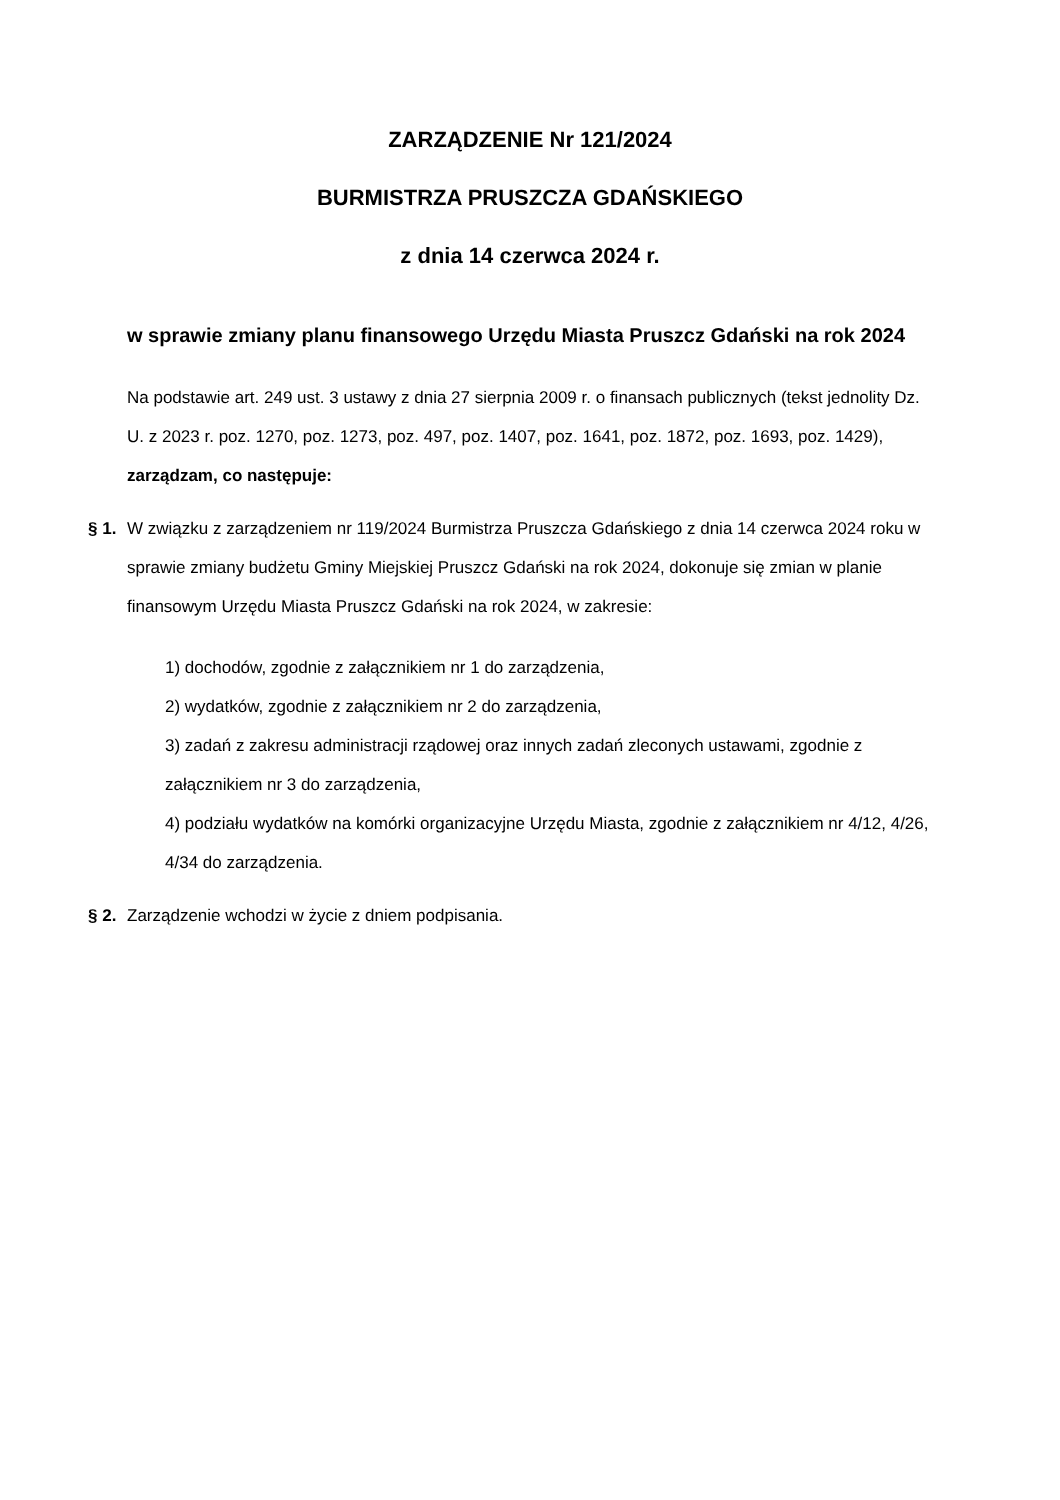ZARZĄDZENIE Nr 121/2024
BURMISTRZA PRUSZCZA GDAŃSKIEGO
z dnia 14 czerwca 2024 r.
w sprawie zmiany planu finansowego Urzędu Miasta Pruszcz Gdański na rok 2024
Na podstawie art. 249 ust. 3 ustawy z dnia 27 sierpnia 2009 r. o finansach publicznych (tekst jednolity Dz. U. z 2023 r. poz. 1270, poz. 1273, poz. 497, poz. 1407, poz. 1641, poz. 1872, poz. 1693, poz. 1429), zarządzam, co następuje:
§ 1.
W związku z zarządzeniem nr 119/2024 Burmistrza Pruszcza Gdańskiego z dnia 14 czerwca 2024 roku w sprawie zmiany budżetu Gminy Miejskiej Pruszcz Gdański na rok 2024, dokonuje się zmian w planie finansowym Urzędu Miasta Pruszcz Gdański na rok 2024, w zakresie:
1) dochodów, zgodnie z załącznikiem nr 1 do zarządzenia,
2) wydatków, zgodnie z załącznikiem nr 2 do zarządzenia,
3) zadań z zakresu administracji rządowej oraz innych zadań zleconych ustawami, zgodnie z załącznikiem nr 3 do zarządzenia,
4) podziału wydatków na komórki organizacyjne Urzędu Miasta, zgodnie z załącznikiem nr 4/12, 4/26, 4/34 do zarządzenia.
§ 2.
Zarządzenie wchodzi w życie z dniem podpisania.